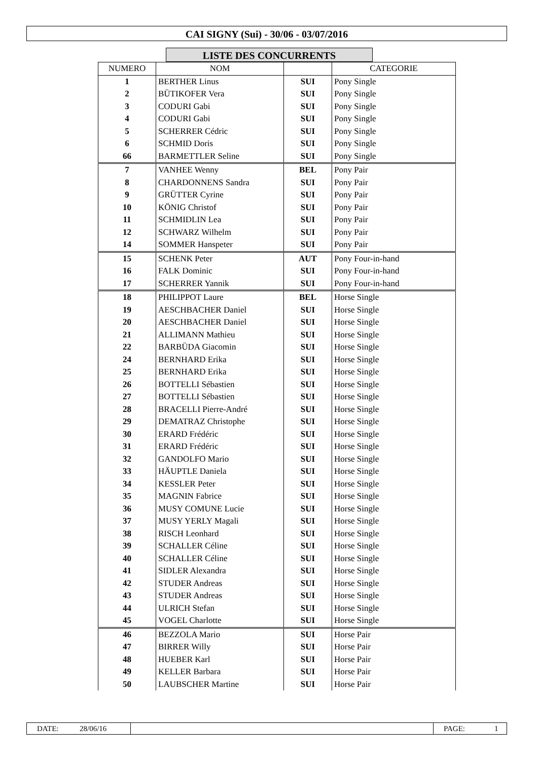CAI SIGNY (Sui) - 30/06 - 03/07/2016
LISTE DES CONCURRENTS
| NUMERO | NOM | | CATEGORIE |
| --- | --- | --- | --- |
| 1 | BERTHER Linus | SUI | Pony Single |
| 2 | BÜTIKOFER Vera | SUI | Pony Single |
| 3 | CODURI Gabi | SUI | Pony Single |
| 4 | CODURI Gabi | SUI | Pony Single |
| 5 | SCHERRER Cédric | SUI | Pony Single |
| 6 | SCHMID Doris | SUI | Pony Single |
| 66 | BARMETTLER Seline | SUI | Pony Single |
| 7 | VANHEE Wenny | BEL | Pony Pair |
| 8 | CHARDONNENS Sandra | SUI | Pony Pair |
| 9 | GRÜTTER Cyrine | SUI | Pony Pair |
| 10 | KÖNIG Christof | SUI | Pony Pair |
| 11 | SCHMIDLIN Lea | SUI | Pony Pair |
| 12 | SCHWARZ Wilhelm | SUI | Pony Pair |
| 14 | SOMMER Hanspeter | SUI | Pony Pair |
| 15 | SCHENK Peter | AUT | Pony Four-in-hand |
| 16 | FALK Dominic | SUI | Pony Four-in-hand |
| 17 | SCHERRER Yannik | SUI | Pony Four-in-hand |
| 18 | PHILIPPOT Laure | BEL | Horse Single |
| 19 | AESCHBACHER Daniel | SUI | Horse Single |
| 20 | AESCHBACHER Daniel | SUI | Horse Single |
| 21 | ALLIMANN Mathieu | SUI | Horse Single |
| 22 | BARBÜDA Giacomin | SUI | Horse Single |
| 24 | BERNHARD Erika | SUI | Horse Single |
| 25 | BERNHARD Erika | SUI | Horse Single |
| 26 | BOTTELLI Sébastien | SUI | Horse Single |
| 27 | BOTTELLI Sébastien | SUI | Horse Single |
| 28 | BRACELLI Pierre-André | SUI | Horse Single |
| 29 | DEMATRAZ Christophe | SUI | Horse Single |
| 30 | ERARD Frédéric | SUI | Horse Single |
| 31 | ERARD Frédéric | SUI | Horse Single |
| 32 | GANDOLFO Mario | SUI | Horse Single |
| 33 | HÄUPTLE Daniela | SUI | Horse Single |
| 34 | KESSLER Peter | SUI | Horse Single |
| 35 | MAGNIN Fabrice | SUI | Horse Single |
| 36 | MUSY COMUNE Lucie | SUI | Horse Single |
| 37 | MUSY YERLY Magali | SUI | Horse Single |
| 38 | RISCH Leonhard | SUI | Horse Single |
| 39 | SCHALLER Céline | SUI | Horse Single |
| 40 | SCHALLER Céline | SUI | Horse Single |
| 41 | SIDLER Alexandra | SUI | Horse Single |
| 42 | STUDER Andreas | SUI | Horse Single |
| 43 | STUDER Andreas | SUI | Horse Single |
| 44 | ULRICH Stefan | SUI | Horse Single |
| 45 | VOGEL Charlotte | SUI | Horse Single |
| 46 | BEZZOLA Mario | SUI | Horse Pair |
| 47 | BIRRER Willy | SUI | Horse Pair |
| 48 | HUEBER Karl | SUI | Horse Pair |
| 49 | KELLER Barbara | SUI | Horse Pair |
| 50 | LAUBSCHER Martine | SUI | Horse Pair |
DATE: 28/06/16 PAGE: 1